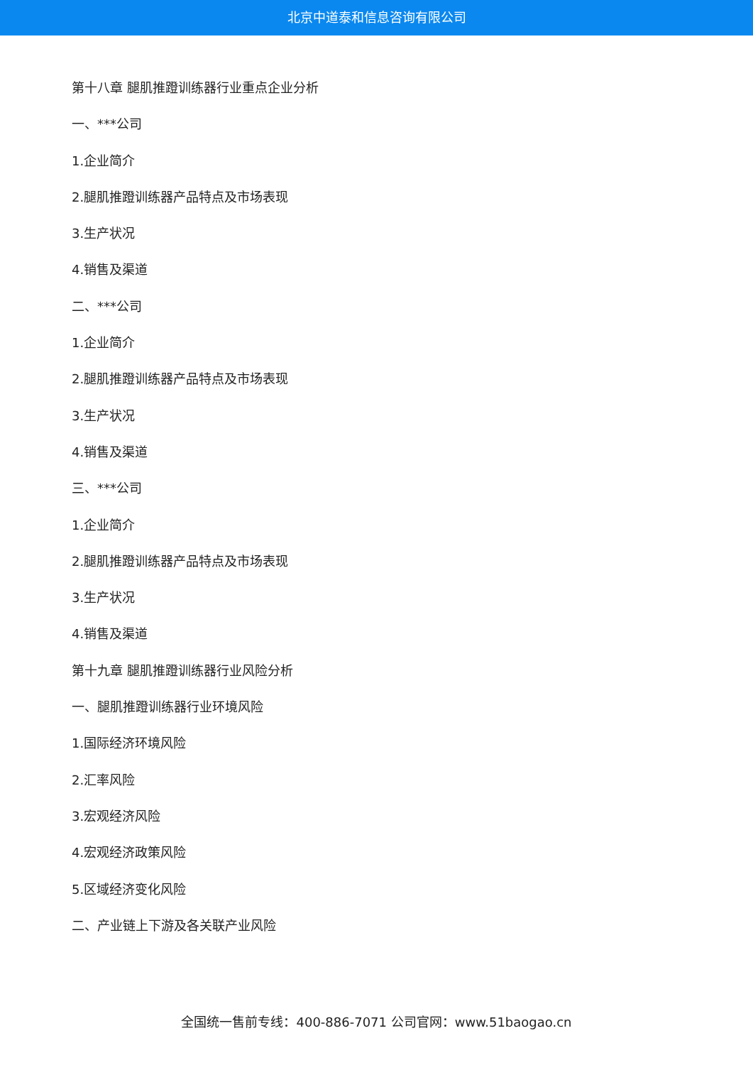北京中道泰和信息咨询有限公司
第十八章 腿肌推蹬训练器行业重点企业分析
一、***公司
1.企业简介
2.腿肌推蹬训练器产品特点及市场表现
3.生产状况
4.销售及渠道
二、***公司
1.企业简介
2.腿肌推蹬训练器产品特点及市场表现
3.生产状况
4.销售及渠道
三、***公司
1.企业简介
2.腿肌推蹬训练器产品特点及市场表现
3.生产状况
4.销售及渠道
第十九章 腿肌推蹬训练器行业风险分析
一、腿肌推蹬训练器行业环境风险
1.国际经济环境风险
2.汇率风险
3.宏观经济风险
4.宏观经济政策风险
5.区域经济变化风险
二、产业链上下游及各关联产业风险
全国统一售前专线：400-886-7071 公司官网：www.51baogao.cn